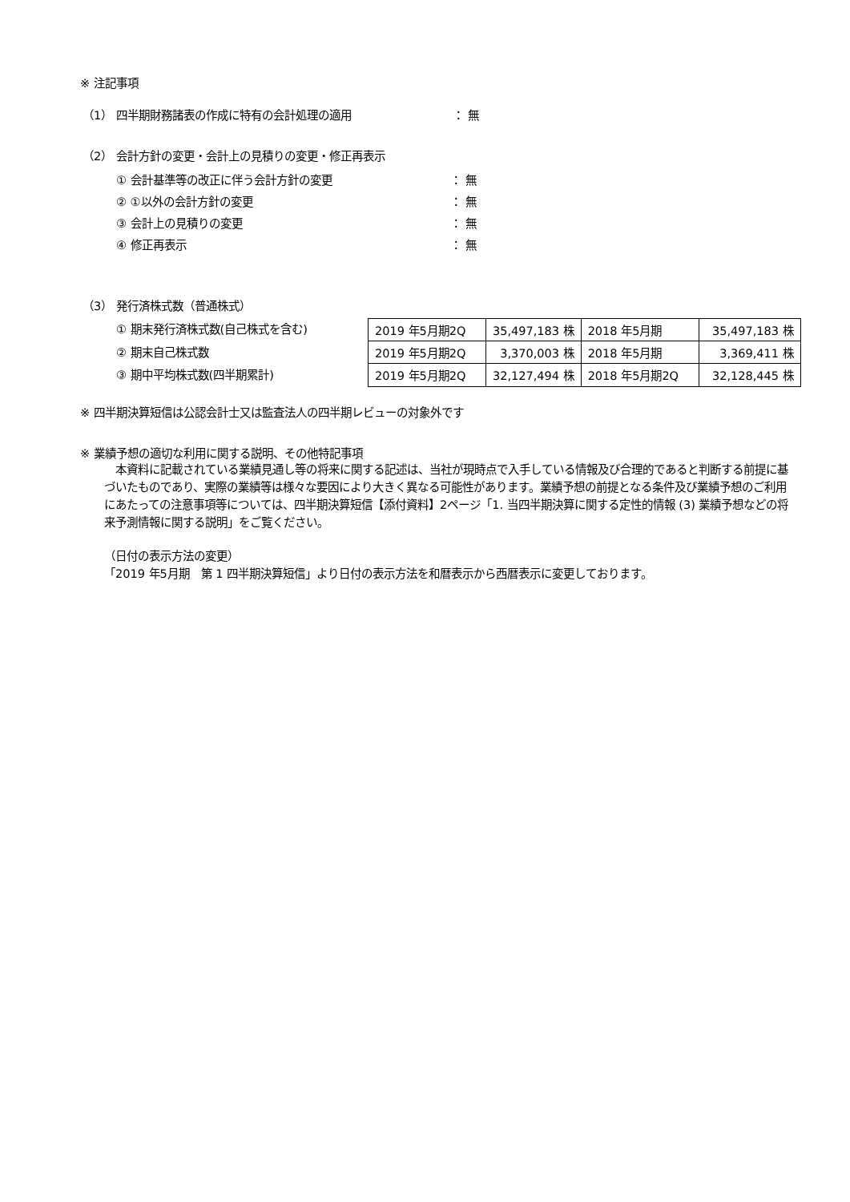※ 注記事項
（1） 四半期財務諸表の作成に特有の会計処理の適用 ： 無
（2） 会計方針の変更・会計上の見積りの変更・修正再表示
① 会計基準等の改正に伴う会計方針の変更 ： 無
② ①以外の会計方針の変更 ： 無
③ 会計上の見積りの変更 ： 無
④ 修正再表示 ： 無
（3） 発行済株式数（普通株式）
① 期末発行済株式数(自己株式を含む)
② 期末自己株式数
③ 期中平均株式数(四半期累計)
| 2019 年5月期2Q | 35,497,183 株 | 2018 年5月期 | 35,497,183 株 |
| 2019 年5月期2Q | 3,370,003 株 | 2018 年5月期 | 3,369,411 株 |
| 2019 年5月期2Q | 32,127,494 株 | 2018 年5月期2Q | 32,128,445 株 |
※ 四半期決算短信は公認会計士又は監査法人の四半期レビューの対象外です
※ 業績予想の適切な利用に関する説明、その他特記事項
　本資料に記載されている業績見通し等の将来に関する記述は、当社が現時点で入手している情報及び合理的であると判断する前提に基づいたものであり、実際の業績等は様々な要因により大きく異なる可能性があります。業績予想の前提となる条件及び業績予想のご利用にあたっての注意事項等については、四半期決算短信【添付資料】2ページ「1. 当四半期決算に関する定性的情報 (3) 業績予想などの将来予測情報に関する説明」をご覧ください。
（日付の表示方法の変更）
「2019 年5月期　第 1 四半期決算短信」より日付の表示方法を和暦表示から西暦表示に変更しております。